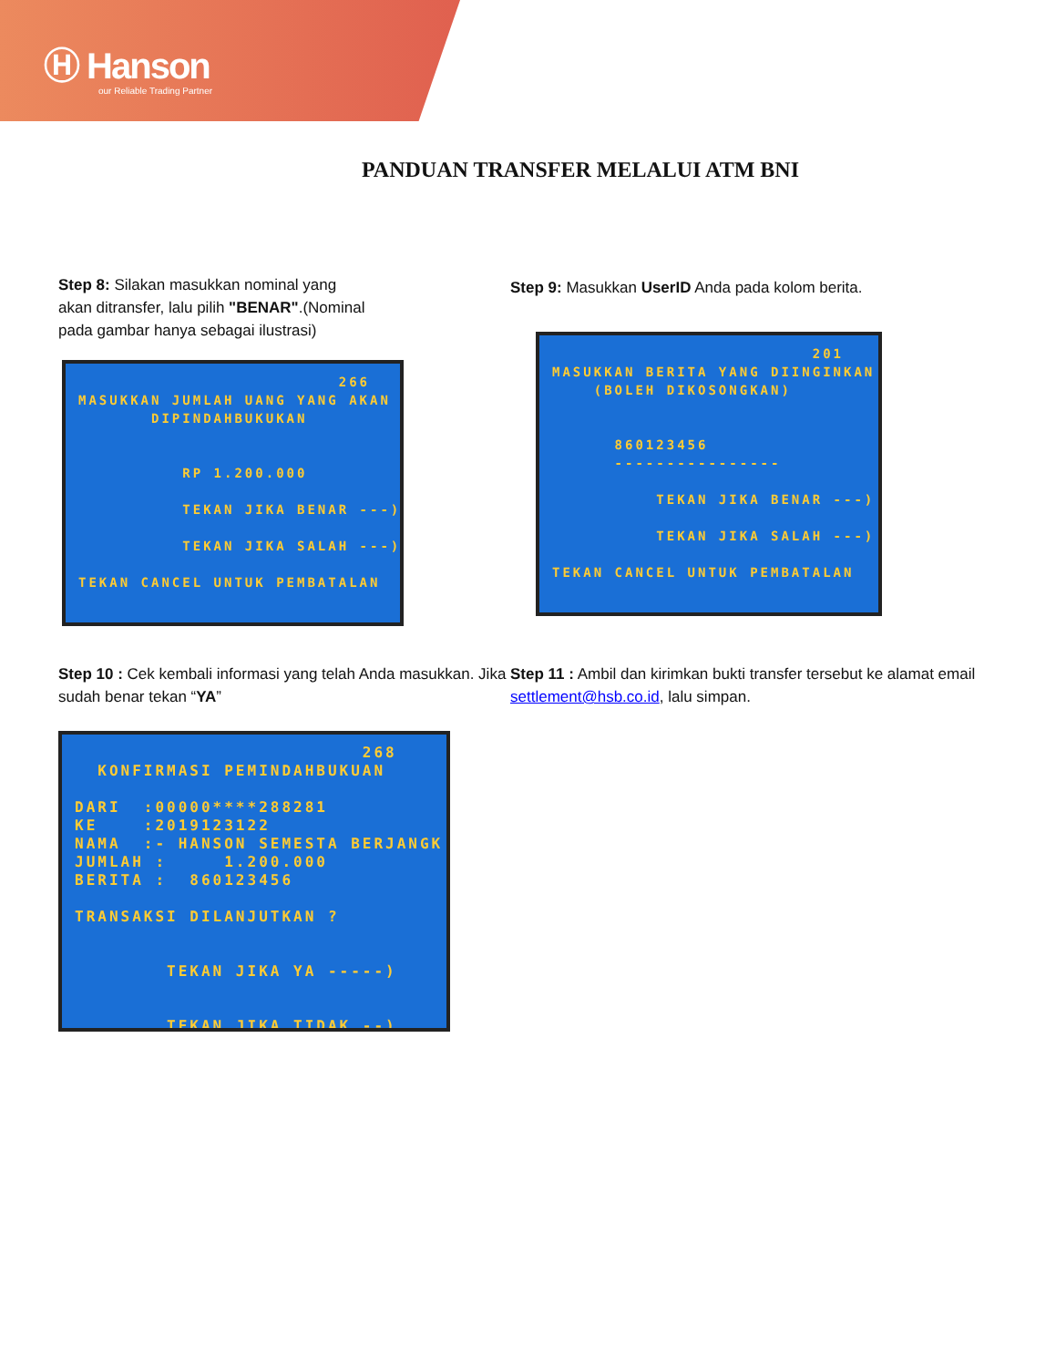Ⓗ Hanson
our Reliable Trading Partner
PANDUAN TRANSFER MELALUI ATM BNI
Step 8: Silakan masukkan nominal yang akan ditransfer, lalu pilih "BENAR".(Nominal pada gambar hanya sebagai ilustrasi)
266 MASUKKAN JUMLAH UANG YANG AKAN DIPINDAHBUKUKAN RP 1.200.000 TEKAN JIKA BENAR ---) TEKAN JIKA SALAH ---) TEKAN CANCEL UNTUK PEMBATALAN
Step 9: Masukkan UserID Anda pada kolom berita.
201 MASUKKAN BERITA YANG DIINGINKAN (BOLEH DIKOSONGKAN) 860123456 ---------------- TEKAN JIKA BENAR ---) TEKAN JIKA SALAH ---) TEKAN CANCEL UNTUK PEMBATALAN
Step 10 : Cek kembali informasi yang telah Anda masukkan. Jika sudah benar tekan “YA”
268 KONFIRMASI PEMINDAHBUKUAN DARI :00000****288281 KE :2019123122 NAMA :- HANSON SEMESTA BERJANGK JUMLAH : 1.200.000 BERITA : 860123456 TRANSAKSI DILANJUTKAN ? TEKAN JIKA YA -----) TEKAN JIKA TIDAK --)
Step 11 : Ambil dan kirimkan bukti transfer tersebut ke alamat email settlement@hsb.co.id, lalu simpan.